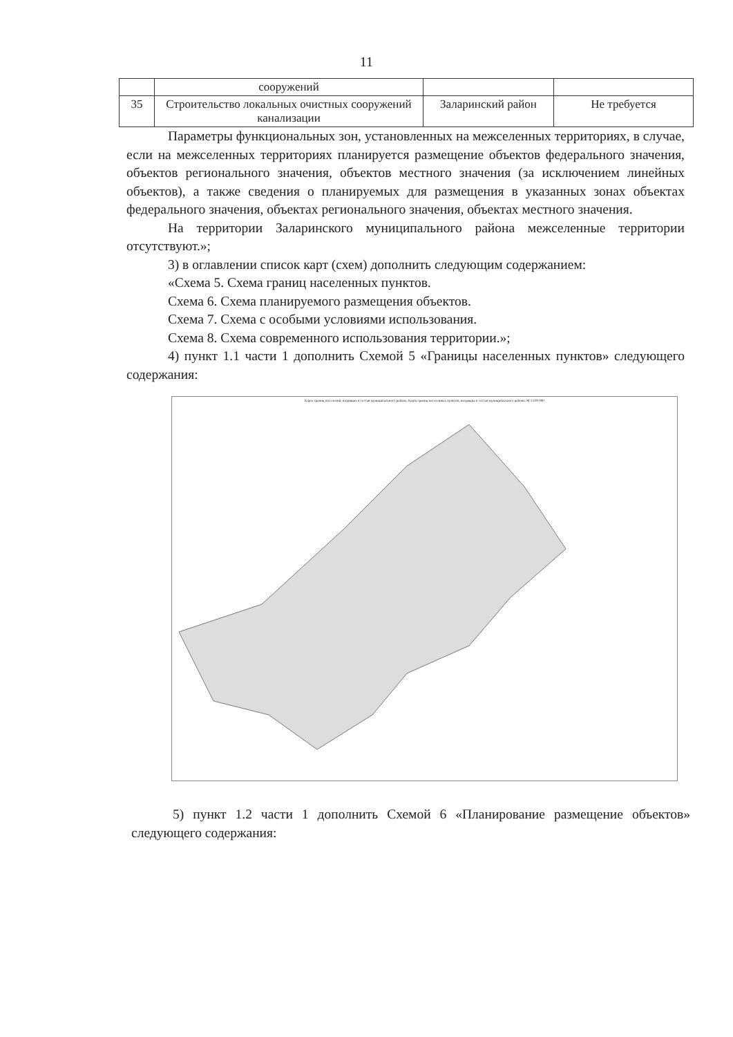11
| | сооружений | | |
| 35 | Строительство локальных очистных сооружений канализации | Заларинский район | Не требуется |
Параметры функциональных зон, установленных на межселенных территориях, в случае, если на межселенных территориях планируется размещение объектов федерального значения, объектов регионального значения, объектов местного значения (за исключением линейных объектов), а также сведения о планируемых для размещения в указанных зонах объектах федерального значения, объектах регионального значения, объектах местного значения.
На территории Заларинского муниципального района межселенные территории отсутствуют.»;
3) в оглавлении список карт (схем) дополнить следующим содержанием:
«Схема 5. Схема границ населенных пунктов.
Схема 6. Схема планируемого размещения объектов.
Схема 7. Схема с особыми условиями использования.
Схема 8. Схема современного использования территории.»;
4) пункт 1.1 части 1 дополнить Схемой 5 «Границы населенных пунктов» следующего содержания:
Карта границ поселений, входящих в состав муниципального района. Карта границ населенных пунктов, входящих в состав муниципального района. М 1:100 000
5) пункт 1.2 части 1 дополнить Схемой 6 «Планирование размещение объектов» следующего содержания: